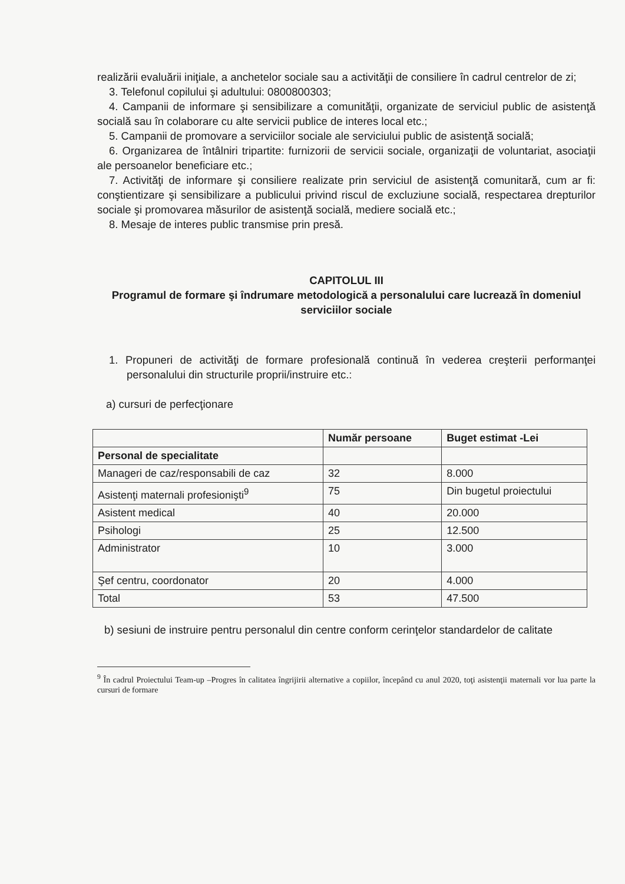realizării evaluării iniţiale, a anchetelor sociale sau a activităţii de consiliere în cadrul centrelor de zi;
3. Telefonul copilului şi adultului: 0800800303;
4. Campanii de informare şi sensibilizare a comunităţii, organizate de serviciul public de asistenţă socială sau în colaborare cu alte servicii publice de interes local etc.;
5. Campanii de promovare a serviciilor sociale ale serviciului public de asistenţă socială;
6. Organizarea de întâlniri tripartite: furnizorii de servicii sociale, organizaţii de voluntariat, asociaţii ale persoanelor beneficiare etc.;
7. Activităţi de informare şi consiliere realizate prin serviciul de asistenţă comunitară, cum ar fi: conştientizare şi sensibilizare a publicului privind riscul de excluziune socială, respectarea drepturilor sociale şi promovarea măsurilor de asistenţă socială, mediere socială etc.;
8. Mesaje de interes public transmise prin presă.
CAPITOLUL III
Programul de formare şi îndrumare metodologică a personalului care lucrează în domeniul serviciilor sociale
1. Propuneri de activităţi de formare profesională continuă în vederea creşterii performanţei personalului din structurile proprii/instruire etc.:
a) cursuri de perfecţionare
| | Număr persoane | Buget estimat -Lei |
| --- | --- | --- |
| Personal de specialitate | | |
| Manageri de caz/responsabili de caz | 32 | 8.000 |
| Asistenţi maternali profesionişti<sup>9</sup> | 75 | Din bugetul proiectului |
| Asistent medical | 40 | 20.000 |
| Psihologi | 25 | 12.500 |
| Administrator | 10 | 3.000 |
| Şef centru, coordonator | 20 | 4.000 |
| Total | 53 | 47.500 |
b) sesiuni de instruire pentru personalul din centre conform cerinţelor standardelor de calitate
<sup>9</sup> În cadrul Proiectului Team-up –Progres în calitatea îngrijirii alternative a copiilor, începând cu anul 2020, toţi asistenţii maternali vor lua parte la cursuri de formare